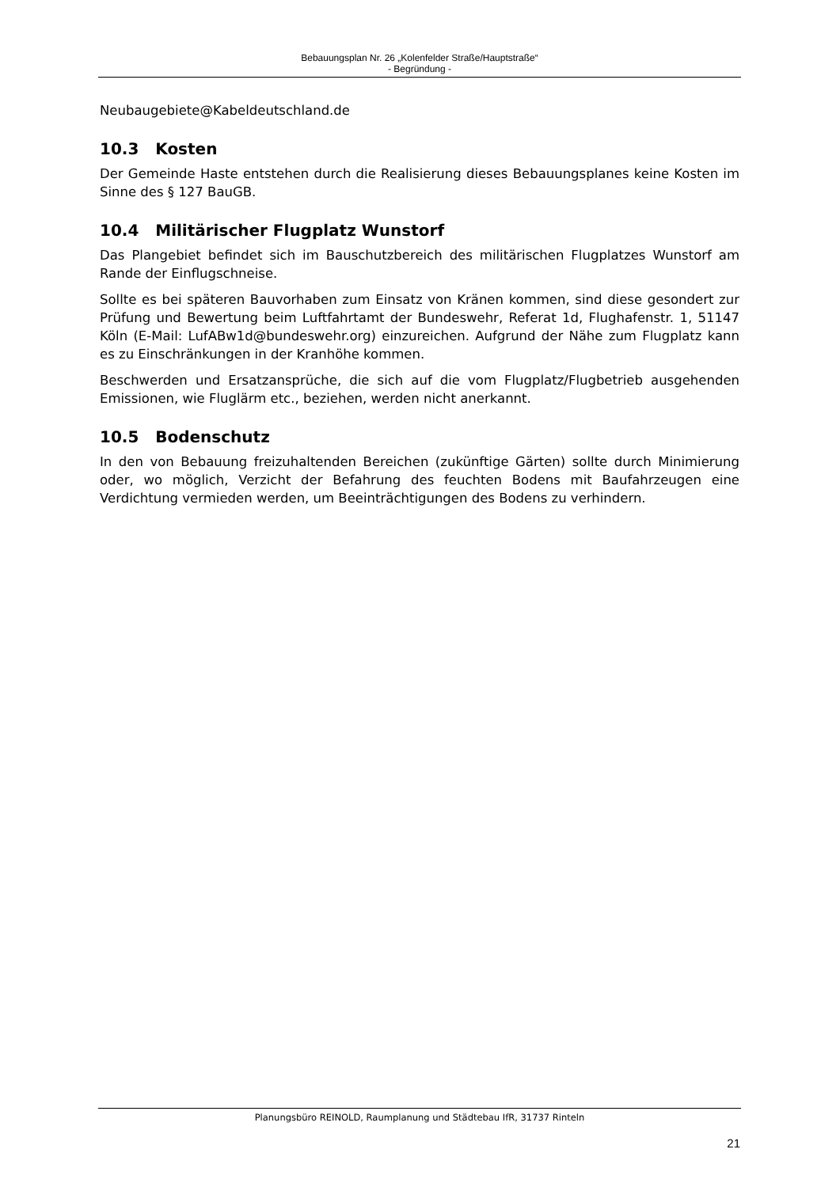Bebauungsplan Nr. 26 „Kolenfelder Straße/Hauptstraße“
- Begründung -
Neubaugebiete@Kabeldeutschland.de
10.3 Kosten
Der Gemeinde Haste entstehen durch die Realisierung dieses Bebauungsplanes keine Kosten im Sinne des § 127 BauGB.
10.4 Militärischer Flugplatz Wunstorf
Das Plangebiet befindet sich im Bauschutzbereich des militärischen Flugplatzes Wunstorf am Rande der Einflugschneise.
Sollte es bei späteren Bauvorhaben zum Einsatz von Kränen kommen, sind diese gesondert zur Prüfung und Bewertung beim Luftfahrtamt der Bundeswehr, Referat 1d, Flughafenstr. 1, 51147 Köln (E-Mail: LufABw1d@bundeswehr.org) einzureichen. Aufgrund der Nähe zum Flugplatz kann es zu Einschränkungen in der Kranhöhe kommen.
Beschwerden und Ersatzansprüche, die sich auf die vom Flugplatz/Flugbetrieb ausgehenden Emissionen, wie Fluglärm etc., beziehen, werden nicht anerkannt.
10.5 Bodenschutz
In den von Bebauung freizuhaltenden Bereichen (zukünftige Gärten) sollte durch Minimierung oder, wo möglich, Verzicht der Befahrung des feuchten Bodens mit Baufahrzeugen eine Verdichtung vermieden werden, um Beeinträchtigungen des Bodens zu verhindern.
Planungsbüro REINOLD, Raumplanung und Städtebau IfR, 31737 Rinteln
21